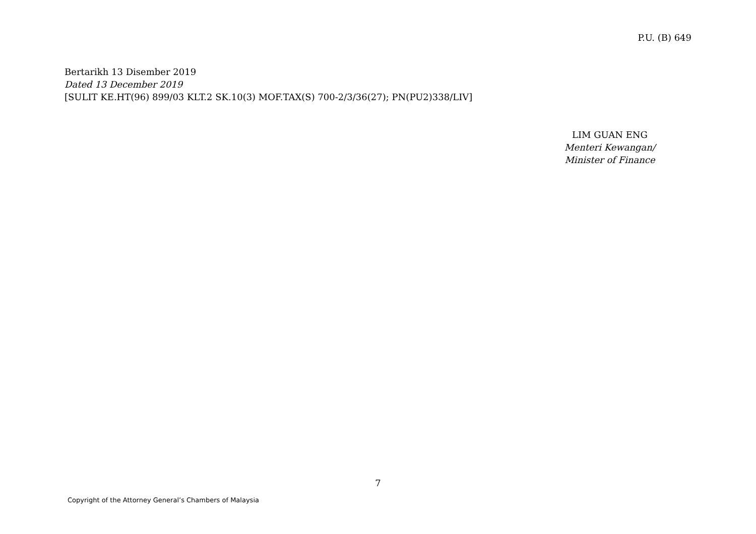P.U. (B) 649
Bertarikh 13 Disember 2019
Dated 13 December 2019
[SULIT KE.HT(96) 899/03 KLT.2 SK.10(3) MOF.TAX(S) 700-2/3/36(27); PN(PU2)338/LIV]
LIM GUAN ENG
Menteri Kewangan/
Minister of Finance
7
Copyright of the Attorney General’s Chambers of Malaysia